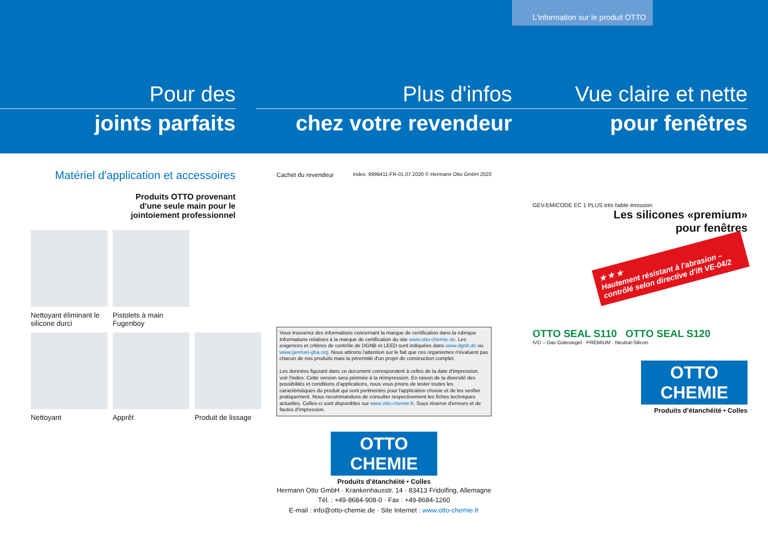L'information sur le produit OTTO
Pour des
joints parfaits
Plus d'infos
chez votre revendeur
Vue claire et nette
pour fenêtres
Matériel d'application et accessoires
Produits OTTO provenant
d'une seule main pour le
jointoiement professionnel
Nettoyant éliminant le silicone durci
Pistolets à main
Fugenboy
Nettoyant
Apprêt
Produit de lissage
Cachet du revendeur Index: 9999411-FR-01.07.2020 © Hermann Otto GmbH 2020
Vous trouverez des informations concernant la marque de certification dans la rubrique Informations relatives à la marque de certification du site www.otto-chemie.de. Les exigences et critères de contrôle de DGNB et LEED sont indiquées dans www.dgnb.de ou www.german-gba.org. Nous attirons l'attention sur le fait que ces organismes n'évaluent pas chacun de nos produits mais la pérennité d'un projet de construction complet.
Les données figurant dans ce document correspondent à celles de la date d'impres­sion, voir l'index. Cette version sera périmée à la réimpression. En raison de la diversité des possibilités et conditions d'applications, nous vous prions de tester toutes les caractéristiques du produit qui sont pertinentes pour l'application choisie et de les verifier pratiquement. Nous recommandons de consulter respectivement les fiches techniques actuelles. Celles-ci sont disponibles sur www.otto-chemie.fr. Sous réserve d'erreurs et de fautes d'impression.
OTTO
CHEMIE
Produits d'étanchéité • Colles
Hermann Otto GmbH · Krankenhausstr. 14 · 83413 Fridolfing, Allemagne
Tél. : +49-8684-908-0 · Fax : +49-8684-1260
E-mail : info@otto-chemie.de · Site Internet : www.otto-chemie.fr
GEV-EMICODE EC 1 PLUS très faible émission
Les silicones «premium»
pour fenêtres
★ ★ ★
Hautement résistant à l'abrasion – contrôlé selon directive d'ift VE-04/2
OTTO SEAL S110 OTTO SEAL S120
IVD – Das Gütesiegel · PREMIUM · Neutral-Silicon
OTTO
CHEMIE
Produits d'étanchéité • Colles